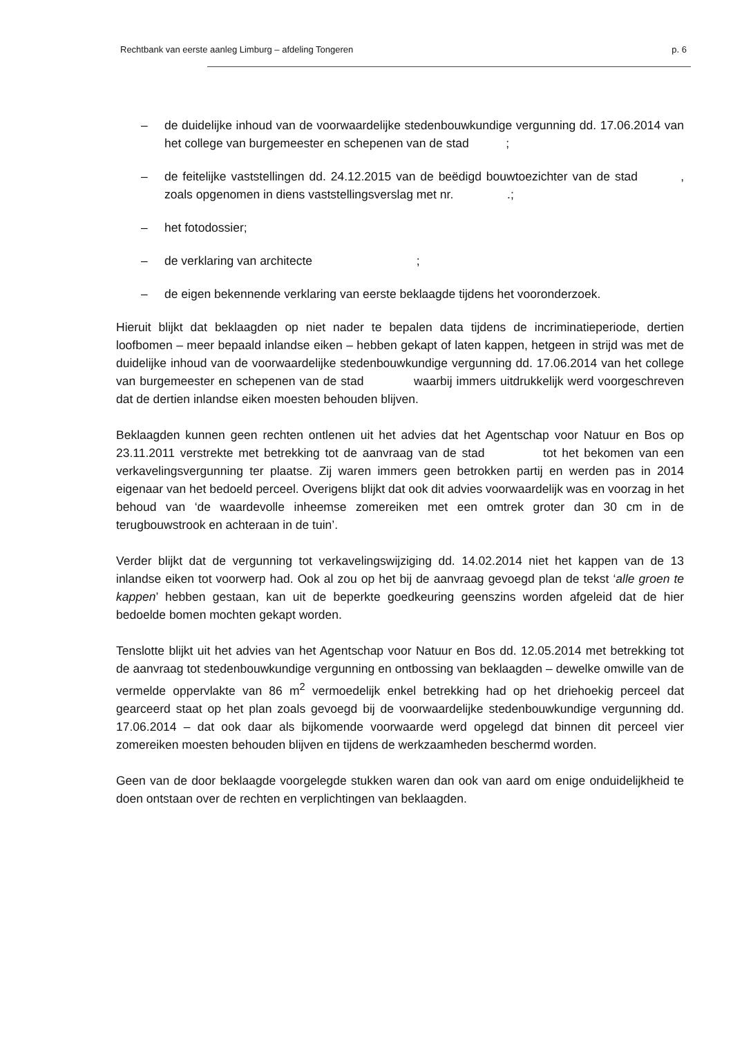Rechtbank van eerste aanleg Limburg – afdeling Tongeren p. 6
– de duidelijke inhoud van de voorwaardelijke stedenbouwkundige vergunning dd. 17.06.2014 van het college van burgemeester en schepenen van de stad ;
– de feitelijke vaststellingen dd. 24.12.2015 van de beëdigd bouwtoezichter van de stad , zoals opgenomen in diens vaststellingsverslag met nr. .;
– het fotodossier;
– de verklaring van architecte ;
– de eigen bekennende verklaring van eerste beklaagde tijdens het vooronderzoek.
Hieruit blijkt dat beklaagden op niet nader te bepalen data tijdens de incriminatieperiode, dertien loofbomen – meer bepaald inlandse eiken – hebben gekapt of laten kappen, hetgeen in strijd was met de duidelijke inhoud van de voorwaardelijke stedenbouwkundige vergunning dd. 17.06.2014 van het college van burgemeester en schepenen van de stad waarbij immers uitdrukkelijk werd voorgeschreven dat de dertien inlandse eiken moesten behouden blijven.
Beklaagden kunnen geen rechten ontlenen uit het advies dat het Agentschap voor Natuur en Bos op 23.11.2011 verstrekte met betrekking tot de aanvraag van de stad tot het bekomen van een verkavelingsvergunning ter plaatse. Zij waren immers geen betrokken partij en werden pas in 2014 eigenaar van het bedoeld perceel. Overigens blijkt dat ook dit advies voorwaardelijk was en voorzag in het behoud van ‘de waardevolle inheemse zomereiken met een omtrek groter dan 30 cm in de terugbouwstrook en achteraan in de tuin’.
Verder blijkt dat de vergunning tot verkavelingswijziging dd. 14.02.2014 niet het kappen van de 13 inlandse eiken tot voorwerp had. Ook al zou op het bij de aanvraag gevoegd plan de tekst ‘alle groen te kappen’ hebben gestaan, kan uit de beperkte goedkeuring geenszins worden afgeleid dat de hier bedoelde bomen mochten gekapt worden.
Tenslotte blijkt uit het advies van het Agentschap voor Natuur en Bos dd. 12.05.2014 met betrekking tot de aanvraag tot stedenbouwkundige vergunning en ontbossing van beklaagden – dewelke omwille van de vermelde oppervlakte van 86 m<sup>2</sup> vermoedelijk enkel betrekking had op het driehoekig perceel dat gearceerd staat op het plan zoals gevoegd bij de voorwaardelijke stedenbouwkundige vergunning dd. 17.06.2014 – dat ook daar als bijkomende voorwaarde werd opgelegd dat binnen dit perceel vier zomereiken moesten behouden blijven en tijdens de werkzaamheden beschermd worden.
Geen van de door beklaagde voorgelegde stukken waren dan ook van aard om enige onduidelijkheid te doen ontstaan over de rechten en verplichtingen van beklaagden.